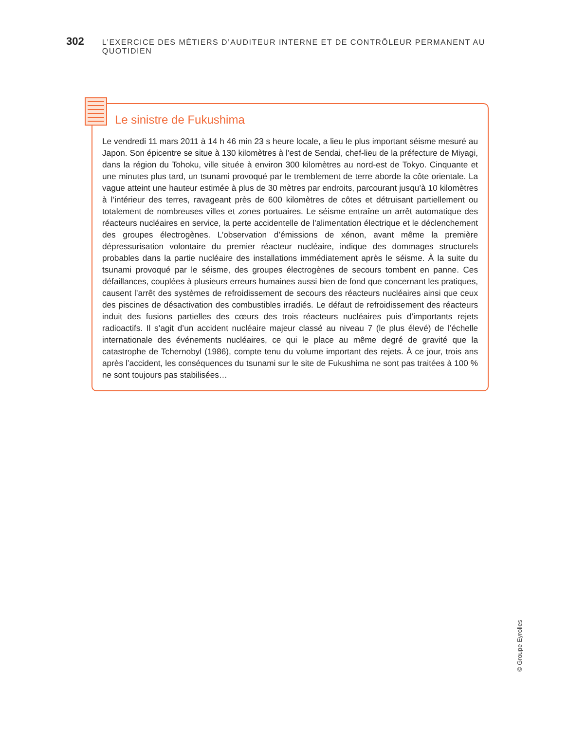302 L’EXERCICE DES MÉTIERS D’AUDITEUR INTERNE ET DE CONTRÔLEUR PERMANENT AU QUOTIDIEN
Le sinistre de Fukushima
Le vendredi 11 mars 2011 à 14 h 46 min 23 s heure locale, a lieu le plus important séisme mesuré au Japon. Son épicentre se situe à 130 kilomètres à l’est de Sendai, chef-lieu de la préfecture de Miyagi, dans la région du Tohoku, ville située à environ 300 kilomètres au nord-est de Tokyo. Cinquante et une minutes plus tard, un tsunami provoqué par le tremblement de terre aborde la côte orientale. La vague atteint une hauteur estimée à plus de 30 mètres par endroits, parcourant jusqu’à 10 kilomètres à l’intérieur des terres, ravageant près de 600 kilomètres de côtes et détruisant partiellement ou totalement de nombreuses villes et zones portuaires. Le séisme entraîne un arrêt automatique des réacteurs nucléaires en service, la perte accidentelle de l’alimentation électrique et le déclenchement des groupes électrogènes. L’observation d’émissions de xénon, avant même la première dépressurisation volontaire du premier réacteur nucléaire, indique des dommages structurels probables dans la partie nucléaire des installations immédiatement après le séisme. À la suite du tsunami provoqué par le séisme, des groupes électrogènes de secours tombent en panne. Ces défaillances, couplées à plusieurs erreurs humaines aussi bien de fond que concernant les pratiques, causent l’arrêt des systèmes de refroidissement de secours des réacteurs nucléaires ainsi que ceux des piscines de désactivation des combustibles irradiés. Le défaut de refroidissement des réacteurs induit des fusions partielles des cœurs des trois réacteurs nucléaires puis d’importants rejets radioactifs. Il s’agit d’un accident nucléaire majeur classé au niveau 7 (le plus élevé) de l’échelle internationale des événements nucléaires, ce qui le place au même degré de gravité que la catastrophe de Tchernobyl (1986), compte tenu du volume important des rejets. À ce jour, trois ans après l’accident, les conséquences du tsunami sur le site de Fukushima ne sont pas traitées à 100 % ne sont toujours pas stabilisées…
© Groupe Eyrolles